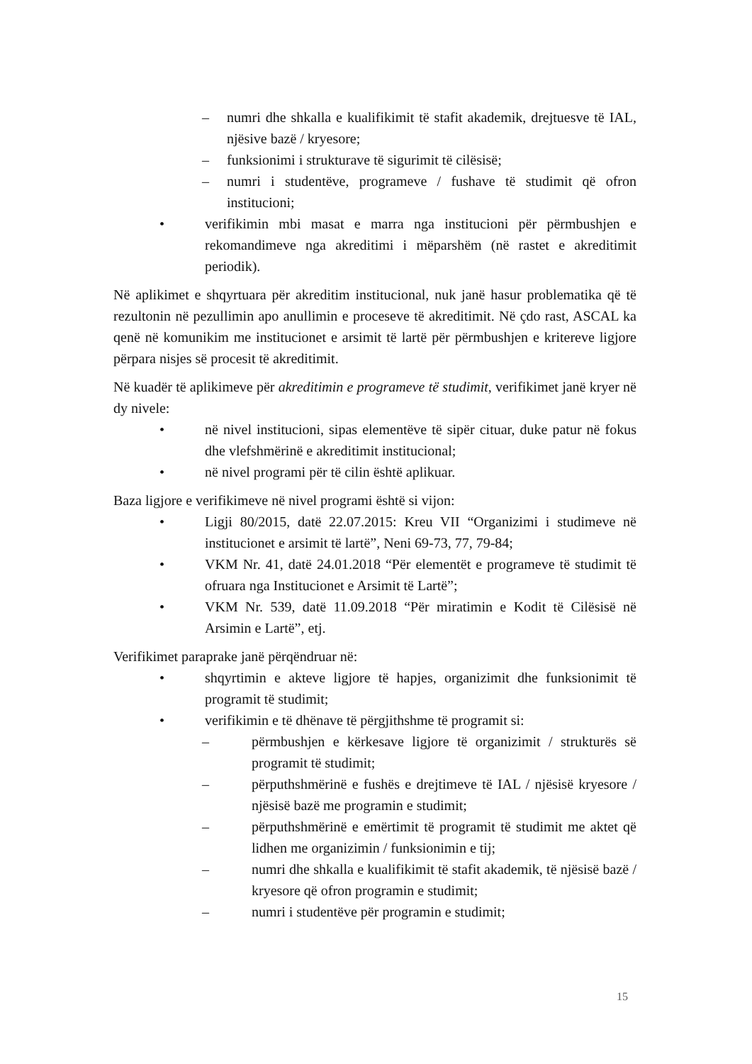– numri dhe shkalla e kualifikimit të stafit akademik, drejtuesve të IAL, njësive bazë / kryesore;
– funksionimi i strukturave të sigurimit të cilësisë;
– numri i studentëve, programeve / fushave të studimit që ofron institucioni;
• verifikimin mbi masat e marra nga institucioni për përmbushjen e rekomandimeve nga akreditimi i mëparshëm (në rastet e akreditimit periodik).
Në aplikimet e shqyrtuara për akreditim institucional, nuk janë hasur problematika që të rezultonin në pezullimin apo anullimin e proceseve të akreditimit. Në çdo rast, ASCAL ka qenë në komunikim me institucionet e arsimit të lartë për përmbushjen e kritereve ligjore përpara nisjes së procesit të akreditimit.
Në kuadër të aplikimeve për akreditimin e programeve të studimit, verifikimet janë kryer në dy nivele:
• në nivel institucioni, sipas elementëve të sipër cituar, duke patur në fokus dhe vlefshmërinë e akreditimit institucional;
• në nivel programi për të cilin është aplikuar.
Baza ligjore e verifikimeve në nivel programi është si vijon:
• Ligji 80/2015, datë 22.07.2015: Kreu VII “Organizimi i studimeve në institucionet e arsimit të lartë”, Neni 69-73, 77, 79-84;
• VKM Nr. 41, datë 24.01.2018 “Për elementët e programeve të studimit të ofruara nga Institucionet e Arsimit të Lartë”;
• VKM Nr. 539, datë 11.09.2018 “Për miratimin e Kodit të Cilësisë në Arsimin e Lartë”, etj.
Verifikimet paraprake janë përqëndruar në:
• shqyrtimin e akteve ligjore të hapjes, organizimit dhe funksionimit të programit të studimit;
• verifikimin e të dhënave të përgjithshme të programit si:
– përmbushjen e kërkesave ligjore të organizimit / strukturës së programit të studimit;
– përputhshmërinë e fushës e drejtimeve të IAL / njësisë kryesore / njësisë bazë me programin e studimit;
– përputhshmërinë e emërtimit të programit të studimit me aktet që lidhen me organizimin / funksionimin e tij;
– numri dhe shkalla e kualifikimit të stafit akademik, të njësisë bazë / kryesore që ofron programin e studimit;
– numri i studentëve për programin e studimit;
15